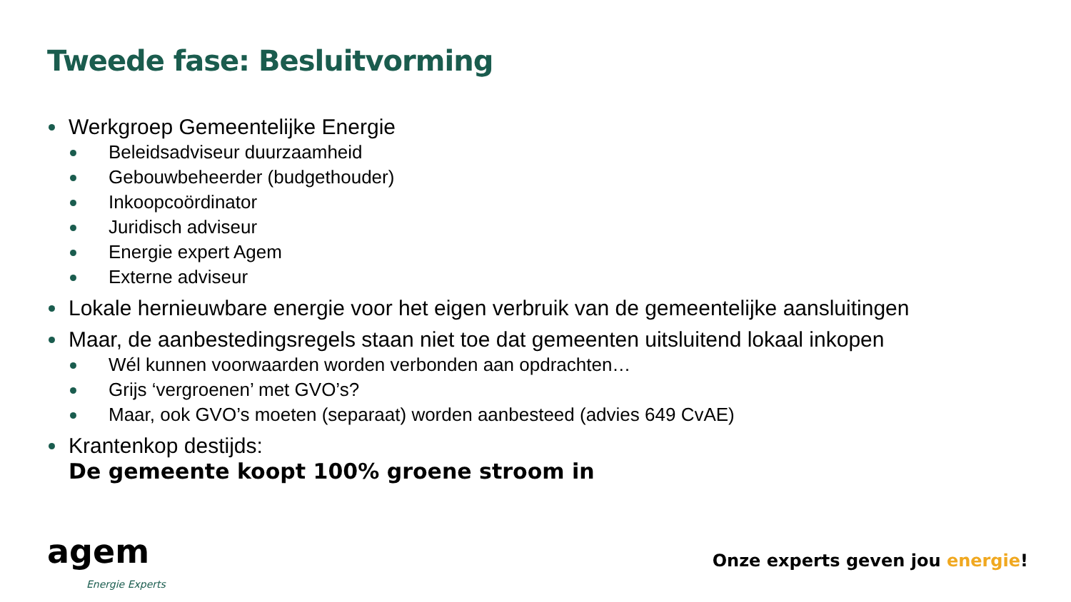Tweede fase: Besluitvorming
Werkgroep Gemeentelijke Energie
Beleidsadviseur duurzaamheid
Gebouwbeheerder (budgethouder)
Inkoopcoördinator
Juridisch adviseur
Energie expert Agem
Externe adviseur
Lokale hernieuwbare energie voor het eigen verbruik van de gemeentelijke aansluitingen
Maar, de aanbestedingsregels staan niet toe dat gemeenten uitsluitend lokaal inkopen
Wél kunnen voorwaarden worden verbonden aan opdrachten…
Grijs ‘vergroenen’ met GVO’s?
Maar, ook GVO’s moeten (separaat) worden aanbesteed (advies 649 CvAE)
Krantenkop destijds:
De gemeente koopt 100% groene stroom in
agem
Energie Experts
Onze experts geven jou energie!